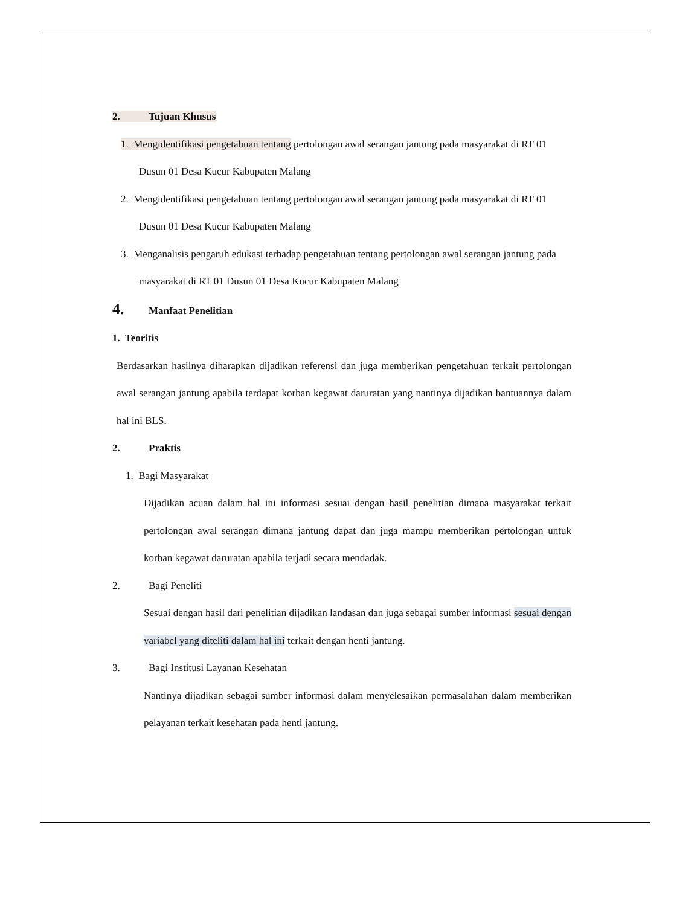2. Tujuan Khusus
1. Mengidentifikasi pengetahuan tentang pertolongan awal serangan jantung pada masyarakat di RT 01 Dusun 01 Desa Kucur Kabupaten Malang
2. Mengidentifikasi pengetahuan tentang pertolongan awal serangan jantung pada masyarakat di RT 01 Dusun 01 Desa Kucur Kabupaten Malang
3. Menganalisis pengaruh edukasi terhadap pengetahuan tentang pertolongan awal serangan jantung pada masyarakat di RT 01 Dusun 01 Desa Kucur Kabupaten Malang
4. Manfaat Penelitian
1. Teoritis
Berdasarkan hasilnya diharapkan dijadikan referensi dan juga memberikan pengetahuan terkait pertolongan awal serangan jantung apabila terdapat korban kegawat daruratan yang nantinya dijadikan bantuannya dalam hal ini BLS.
2. Praktis
1. Bagi Masyarakat
Dijadikan acuan dalam hal ini informasi sesuai dengan hasil penelitian dimana masyarakat terkait pertolongan awal serangan dimana jantung dapat dan juga mampu memberikan pertolongan untuk korban kegawat daruratan apabila terjadi secara mendadak.
2. Bagi Peneliti
Sesuai dengan hasil dari penelitian dijadikan landasan dan juga sebagai sumber informasi sesuai dengan variabel yang diteliti dalam hal ini terkait dengan henti jantung.
3. Bagi Institusi Layanan Kesehatan
Nantinya dijadikan sebagai sumber informasi dalam menyelesaikan permasalahan dalam memberikan pelayanan terkait kesehatan pada henti jantung.